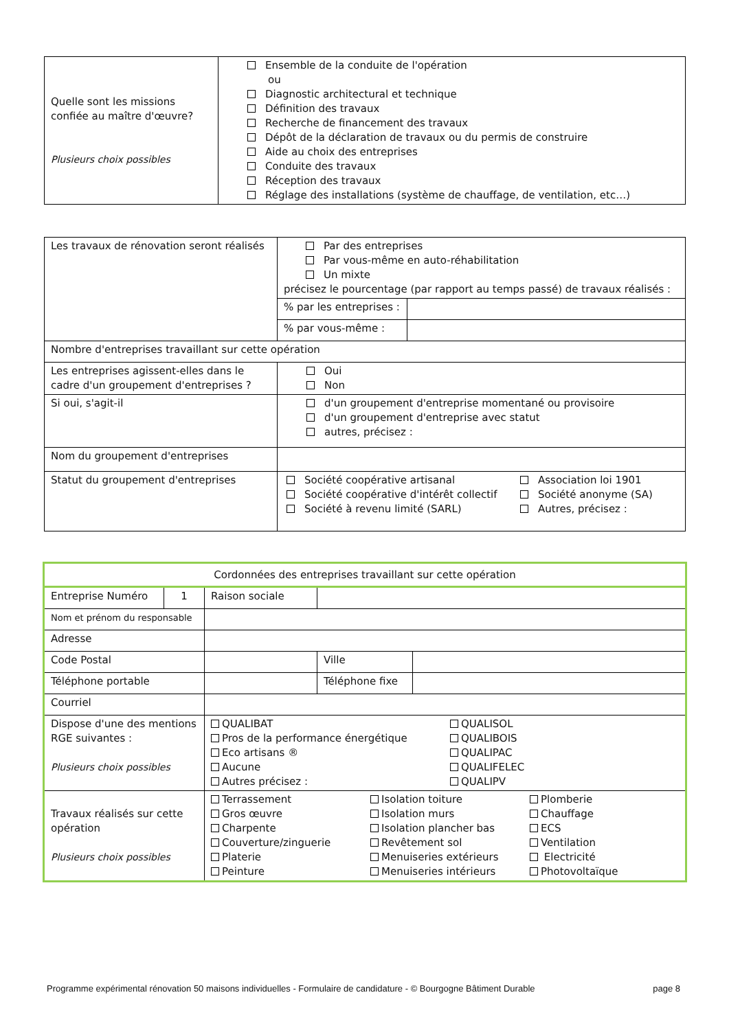| Quelle sont les missions confiée au maître d'œuvre? Plusieurs choix possibles | Ensemble de la conduite de l'opération ou Diagnostic architectural et technique Définition des travaux Recherche de financement des travaux Dépôt de la déclaration de travaux ou du permis de construire Aide au choix des entreprises Conduite des travaux Réception des travaux Réglage des installations (système de chauffage, de ventilation, etc…) |
| Les travaux de rénovation seront réalisés | Par des entreprises Par vous-même en auto-réhabilitation Un mixte précisez le pourcentage (par rapport au temps passé) de travaux réalisés : | |
| | % par les entreprises : | |
| | % par vous-même : | |
| Nombre d'entreprises travaillant sur cette opération | | |
| Les entreprises agissent-elles dans le cadre d'un groupement d'entreprises ? | Oui Non | |
| Si oui, s'agit-il | d'un groupement d'entreprise momentané ou provisoire d'un groupement d'entreprise avec statut autres, précisez : | |
| Nom du groupement d'entreprises | | |
| Statut du groupement d'entreprises | Société coopérative artisanal Société coopérative d'intérêt collectif Société à revenu limité (SARL) Association loi 1901 Société anonyme (SA) Autres, précisez : | |
| Cordonnées des entreprises travaillant sur cette opération | | | | | |
| Entreprise Numéro | 1 | Raison sociale | | | |
| Nom et prénom du responsable | | | | | |
| Adresse | | | | | |
| Code Postal | | | | Ville | |
| Téléphone portable | | | | Téléphone fixe | |
| Courriel | | | | | |
| Dispose d'une des mentions RGE suivantes : Plusieurs choix possibles | | QUALIBAT Pros de la performance énergétique Eco artisans ® Aucune Autres précisez : QUALISOL QUALIBOIS QUALIPAC QUALIFELEC QUALIPV | | | |
| Travaux réalisés sur cette opération Plusieurs choix possibles | | Terrassement Gros œuvre Charpente Couverture/zinguerie Platerie Peinture Isolation toiture Isolation murs Isolation plancher bas Revêtement sol Menuiseries extérieurs Menuiseries intérieurs Plomberie Chauffage ECS Ventilation Electricité Photovoltaïque | | | |
Programme expérimental rénovation 50 maisons individuelles - Formulaire de candidature - © Bourgogne Bâtiment Durable page 8